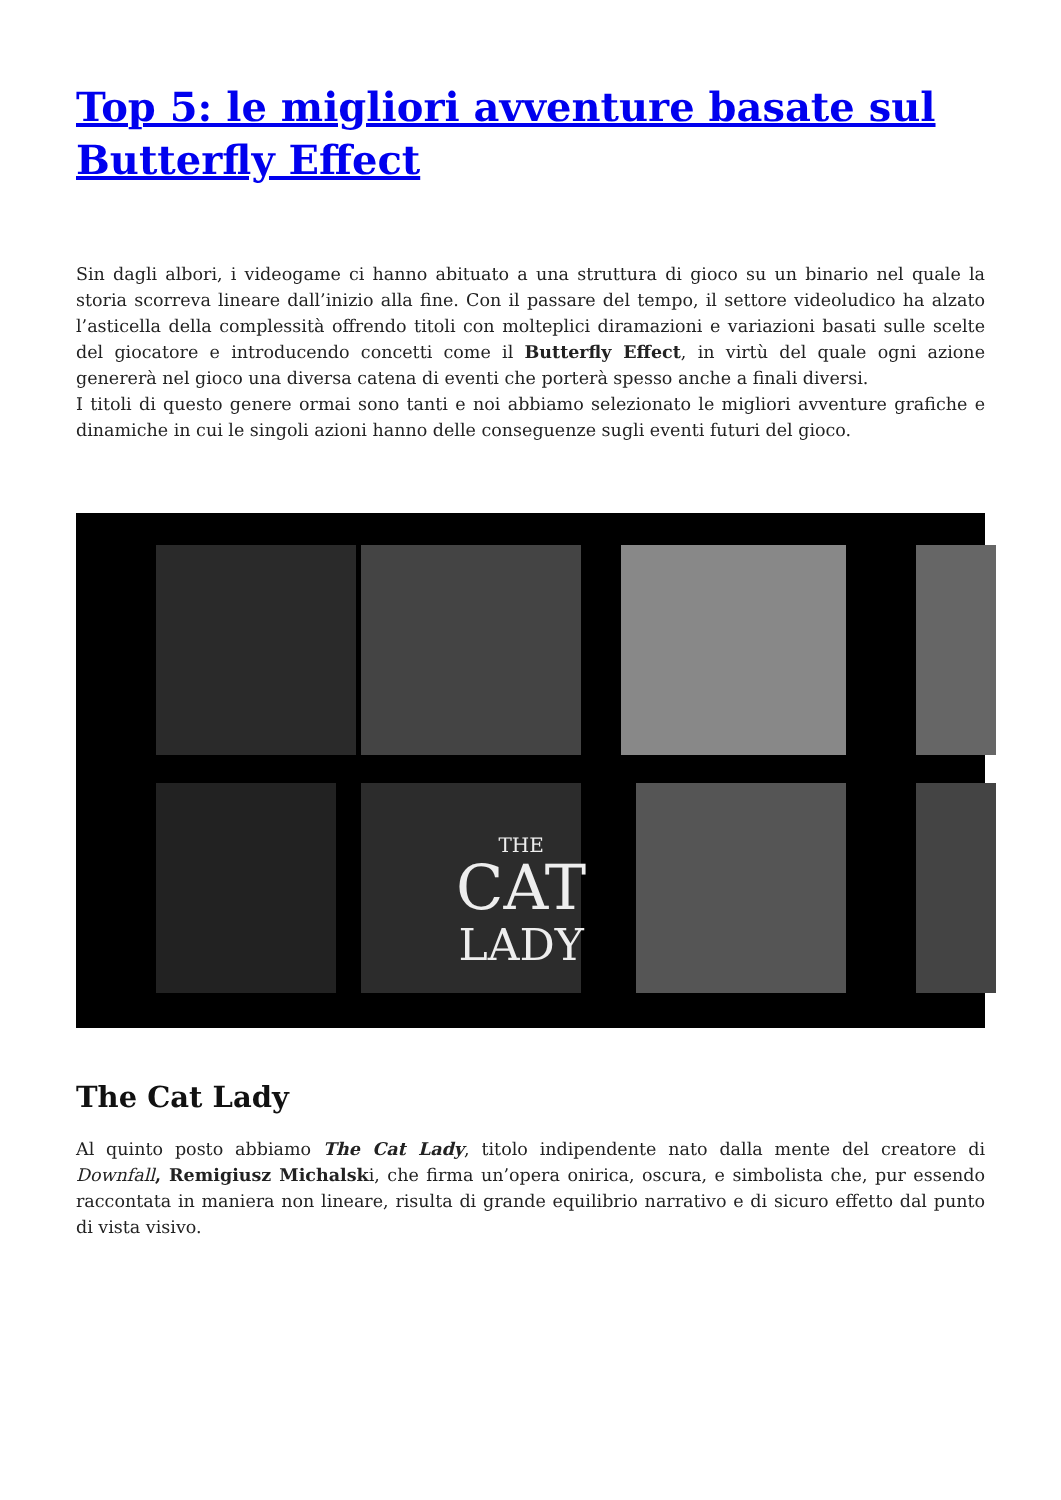Top 5: le migliori avventure basate sul Butterfly Effect
Sin dagli albori, i videogame ci hanno abituato a una struttura di gioco su un binario nel quale la storia scorreva lineare dall’inizio alla fine. Con il passare del tempo, il settore videoludico ha alzato l’asticella della complessità offrendo titoli con molteplici diramazioni e variazioni basati sulle scelte del giocatore e introducendo concetti come il Butterfly Effect, in virtù del quale ogni azione genererà nel gioco una diversa catena di eventi che porterà spesso anche a finali diversi.
I titoli di questo genere ormai sono tanti e noi abbiamo selezionato le migliori avventure grafiche e dinamiche in cui le singoli azioni hanno delle conseguenze sugli eventi futuri del gioco.
THE
CAT
LADY
The Cat Lady
Al quinto posto abbiamo The Cat Lady, titolo indipendente nato dalla mente del creatore di Downfall, Remigiusz Michalski, che firma un’opera onirica, oscura, e simbolista che, pur essendo raccontata in maniera non lineare, risulta di grande equilibrio narrativo e di sicuro effetto dal punto di vista visivo.